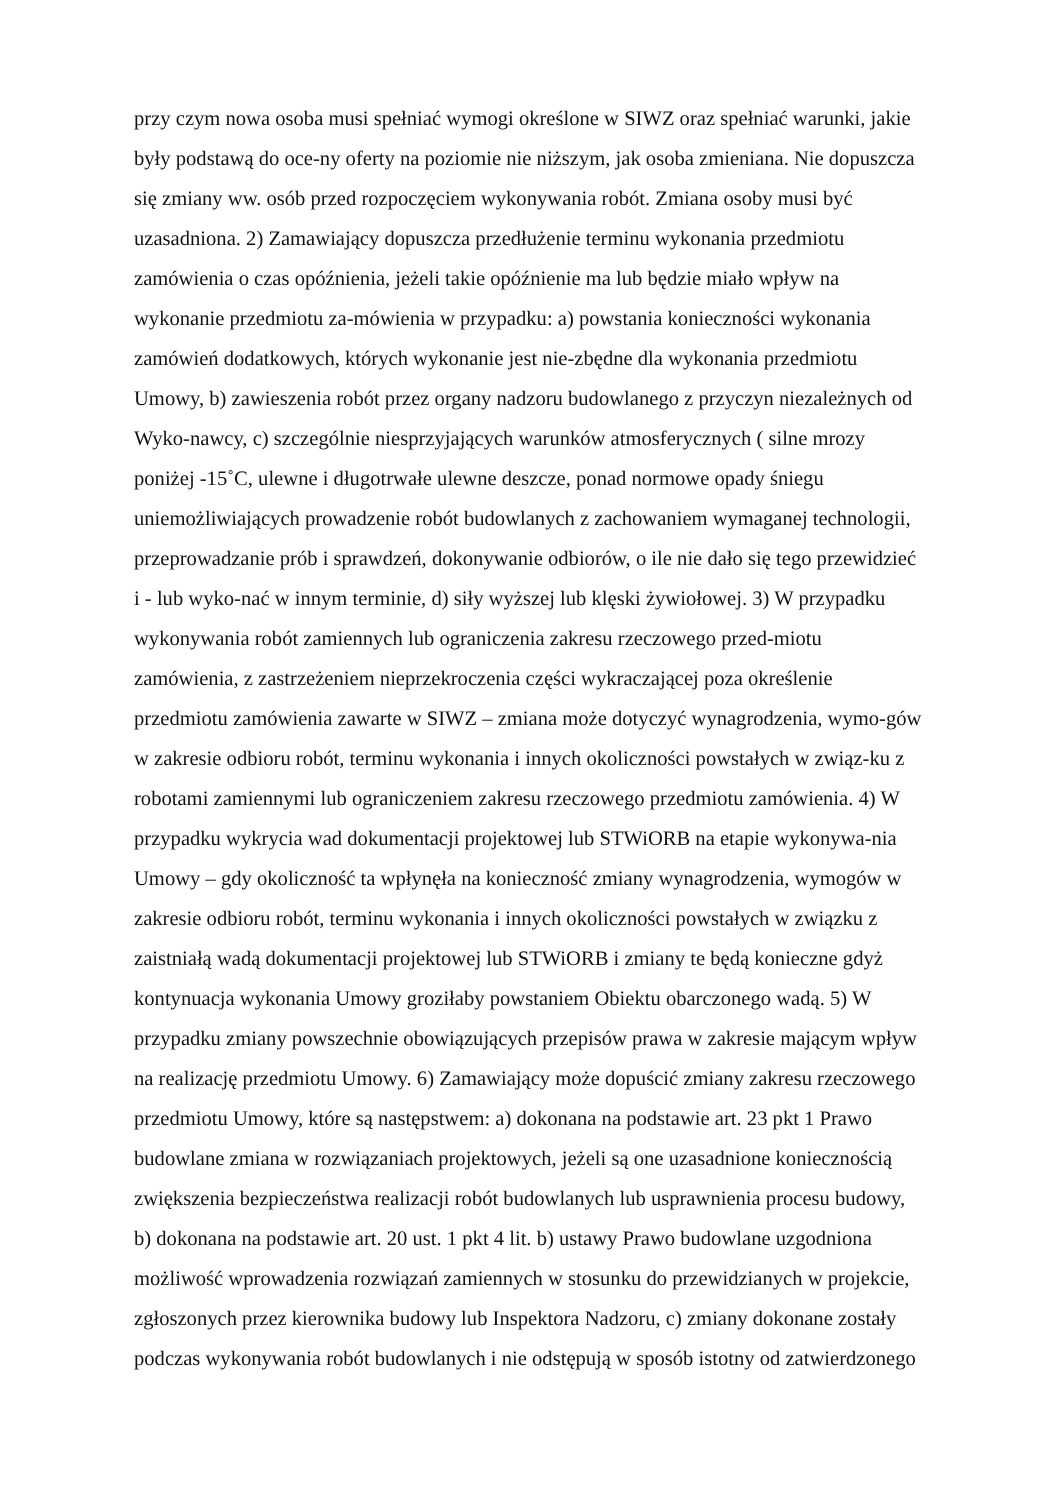przy czym nowa osoba musi spełniać wymogi określone w SIWZ oraz spełniać warunki, jakie
były podstawą do oce-ny oferty na poziomie nie niższym, jak osoba zmieniana. Nie dopuszcza
się zmiany ww. osób przed rozpoczęciem wykonywania robót. Zmiana osoby musi być
uzasadniona. 2) Zamawiający dopuszcza przedłużenie terminu wykonania przedmiotu
zamówienia o czas opóźnienia, jeżeli takie opóźnienie ma lub będzie miało wpływ na
wykonanie przedmiotu za-mówienia w przypadku: a) powstania konieczności wykonania
zamówień dodatkowych, których wykonanie jest nie-zbędne dla wykonania przedmiotu
Umowy, b) zawieszenia robót przez organy nadzoru budowlanego z przyczyn niezależnych od
Wyko-nawcy, c) szczególnie niesprzyjających warunków atmosferycznych ( silne mrozy
poniżej -15˚C, ulewne i długotrwałe ulewne deszcze, ponad normowe opady śniegu
uniemożliwiających prowadzenie robót budowlanych z zachowaniem wymaganej technologii,
przeprowadzanie prób i sprawdzeń, dokonywanie odbiorów, o ile nie dało się tego przewidzieć
i - lub wyko-nać w innym terminie, d) siły wyższej lub klęski żywiołowej. 3) W przypadku
wykonywania robót zamiennych lub ograniczenia zakresu rzeczowego przed-miotu
zamówienia, z zastrzeżeniem nieprzekroczenia części wykraczającej poza określenie
przedmiotu zamówienia zawarte w SIWZ – zmiana może dotyczyć wynagrodzenia, wymo-gów
w zakresie odbioru robót, terminu wykonania i innych okoliczności powstałych w związ-ku z
robotami zamiennymi lub ograniczeniem zakresu rzeczowego przedmiotu zamówienia. 4) W
przypadku wykrycia wad dokumentacji projektowej lub STWiORB na etapie wykonywa-nia
Umowy – gdy okoliczność ta wpłynęła na konieczność zmiany wynagrodzenia, wymogów w
zakresie odbioru robót, terminu wykonania i innych okoliczności powstałych w związku z
zaistniałą wadą dokumentacji projektowej lub STWiORB i zmiany te będą konieczne gdyż
kontynuacja wykonania Umowy groziłaby powstaniem Obiektu obarczonego wadą. 5) W
przypadku zmiany powszechnie obowiązujących przepisów prawa w zakresie mającym wpływ
na realizację przedmiotu Umowy. 6) Zamawiający może dopuścić zmiany zakresu rzeczowego
przedmiotu Umowy, które są następstwem: a) dokonana na podstawie art. 23 pkt 1 Prawo
budowlane zmiana w rozwiązaniach projektowych, jeżeli są one uzasadnione koniecznością
zwiększenia bezpieczeństwa realizacji robót budowlanych lub usprawnienia procesu budowy,
b) dokonana na podstawie art. 20 ust. 1 pkt 4 lit. b) ustawy Prawo budowlane uzgodniona
możliwość wprowadzenia rozwiązań zamiennych w stosunku do przewidzianych w projekcie,
zgłoszonych przez kierownika budowy lub Inspektora Nadzoru, c) zmiany dokonane zostały
podczas wykonywania robót budowlanych i nie odstępują w sposób istotny od zatwierdzonego